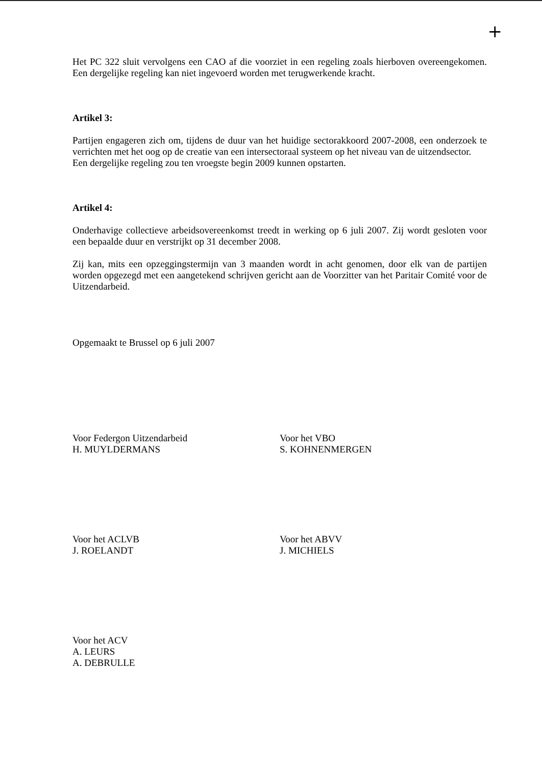+
Het PC 322 sluit vervolgens een CAO af die voorziet in een regeling zoals hierboven overeengekomen. Een dergelijke regeling kan niet ingevoerd worden met terugwerkende kracht.
Artikel 3:
Partijen engageren zich om, tijdens de duur van het huidige sectorakkoord 2007-2008, een onderzoek te verrichten met het oog op de creatie van een intersectoraal systeem op het niveau van de uitzendsector.
Een dergelijke regeling zou ten vroegste begin 2009 kunnen opstarten.
Artikel 4:
Onderhavige collectieve arbeidsovereenkomst treedt in werking op 6 juli 2007. Zij wordt gesloten voor een bepaalde duur en verstrijkt op 31 december 2008.
Zij kan, mits een opzeggingstermijn van 3 maanden wordt in acht genomen, door elk van de partijen worden opgezegd met een aangetekend schrijven gericht aan de Voorzitter van het Paritair Comité voor de Uitzendarbeid.
Opgemaakt te Brussel op 6 juli 2007
Voor Federgon Uitzendarbeid
H. MUYLDERMANS
Voor het VBO
S. KOHNENMERGEN
Voor het ACLVB
J. ROELANDT
Voor het ABVV
J. MICHIELS
Voor het ACV
A. LEURS
A. DEBRULLE